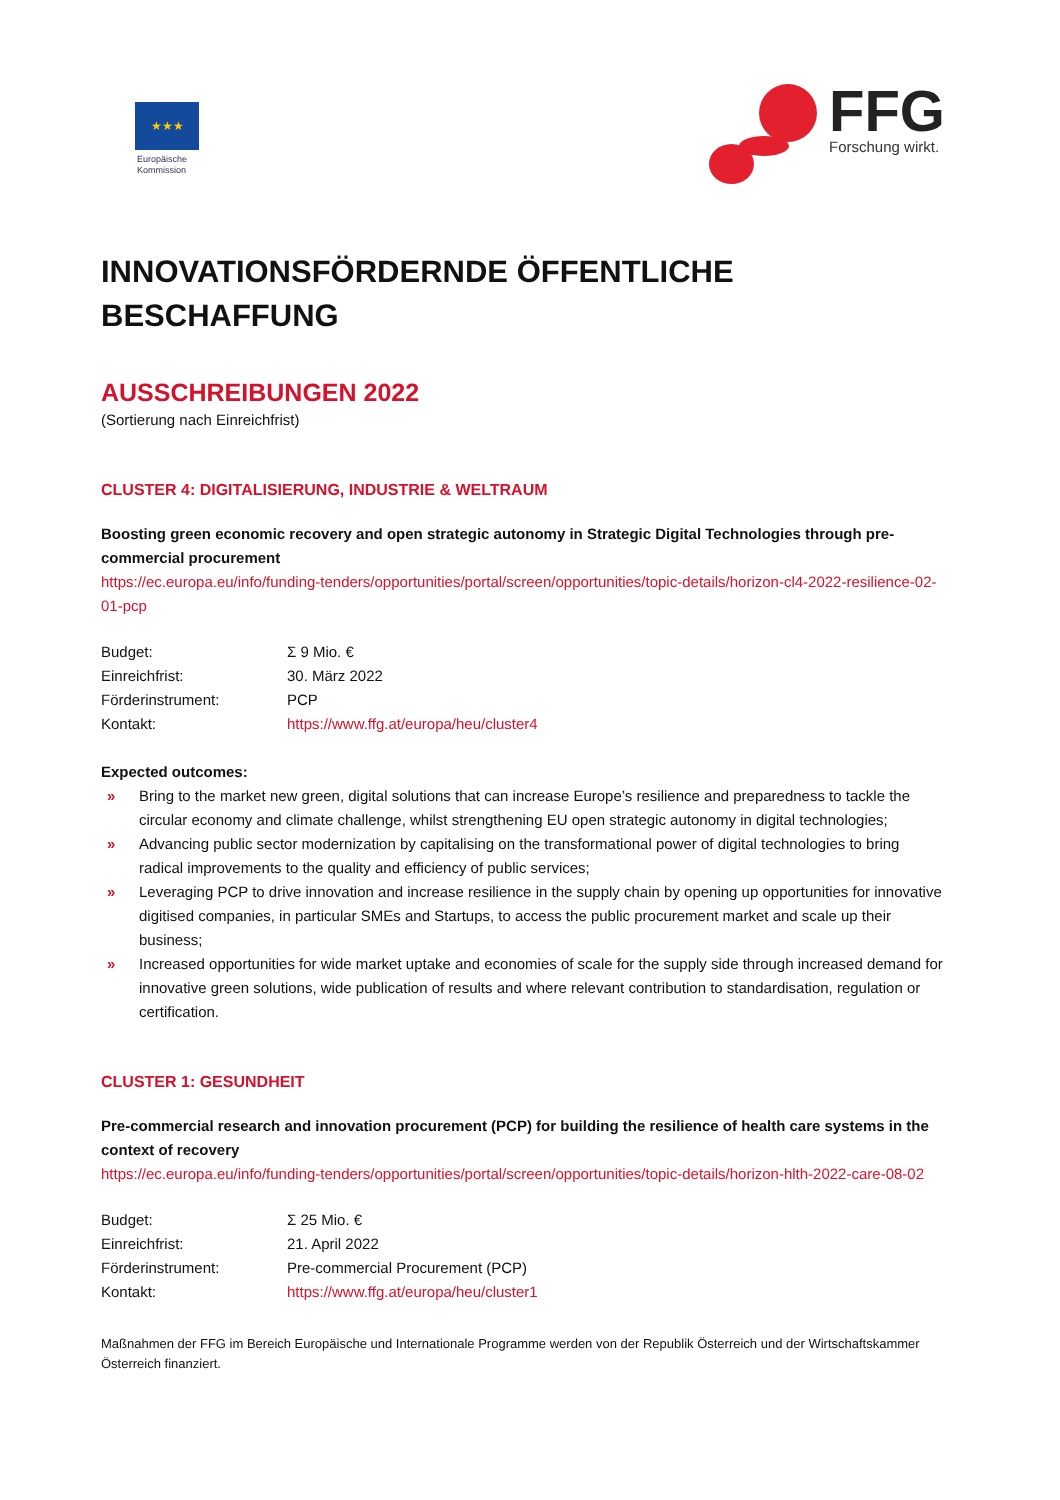★★★
Europäische
Kommission
FFG
Forschung wirkt.
INNOVATIONSFÖRDERNDE ÖFFENTLICHE BESCHAFFUNG
AUSSCHREIBUNGEN 2022
(Sortierung nach Einreichfrist)
CLUSTER 4: DIGITALISIERUNG, INDUSTRIE & WELTRAUM
Boosting green economic recovery and open strategic autonomy in Strategic Digital Technologies through pre-commercial procurement
https://ec.europa.eu/info/funding-tenders/opportunities/portal/screen/opportunities/topic-details/horizon-cl4-2022-resilience-02-01-pcp
| Budget: | Σ 9 Mio. € |
| Einreichfrist: | 30. März 2022 |
| Förderinstrument: | PCP |
| Kontakt: | https://www.ffg.at/europa/heu/cluster4 |
Expected outcomes:
» Bring to the market new green, digital solutions that can increase Europe’s resilience and preparedness to tackle the circular economy and climate challenge, whilst strengthening EU open strategic autonomy in digital technologies;
» Advancing public sector modernization by capitalising on the transformational power of digital technologies to bring radical improvements to the quality and efficiency of public services;
» Leveraging PCP to drive innovation and increase resilience in the supply chain by opening up opportunities for innovative digitised companies, in particular SMEs and Startups, to access the public procurement market and scale up their business;
» Increased opportunities for wide market uptake and economies of scale for the supply side through increased demand for innovative green solutions, wide publication of results and where relevant contribution to standardisation, regulation or certification.
CLUSTER 1: GESUNDHEIT
Pre-commercial research and innovation procurement (PCP) for building the resilience of health care systems in the context of recovery
https://ec.europa.eu/info/funding-tenders/opportunities/portal/screen/opportunities/topic-details/horizon-hlth-2022-care-08-02
| Budget: | Σ 25 Mio. € |
| Einreichfrist: | 21. April 2022 |
| Förderinstrument: | Pre-commercial Procurement (PCP) |
| Kontakt: | https://www.ffg.at/europa/heu/cluster1 |
Maßnahmen der FFG im Bereich Europäische und Internationale Programme werden von der Republik Österreich und der Wirtschaftskammer Österreich finanziert.